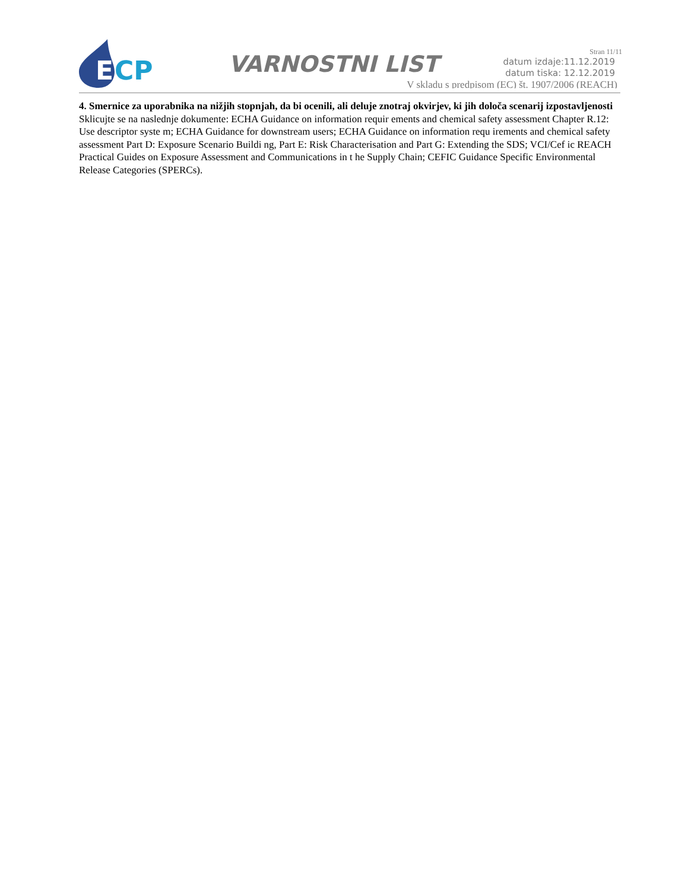E
CP
VARNOSTNI LIST
Stran 11/11
datum izdaje:11.12.2019
datum tiska: 12.12.2019
V skladu s predpisom (EC) št. 1907/2006 (REACH)
4. Smernice za uporabnika na nižjih stopnjah, da bi ocenili, ali deluje znotraj okvirjev, ki jih določa scenarij izpostavljenosti
Sklicujte se na naslednje dokumente: ECHA Guidance on information requir ements and chemical safety assessment Chapter R.12: Use descriptor syste m; ECHA Guidance for downstream users; ECHA Guidance on information requ irements and chemical safety assessment Part D: Exposure Scenario Buildi ng, Part E: Risk Characterisation and Part G: Extending the SDS; VCI/Cef ic REACH Practical Guides on Exposure Assessment and Communications in t he Supply Chain; CEFIC Guidance Specific Environmental Release Categories (SPERCs).